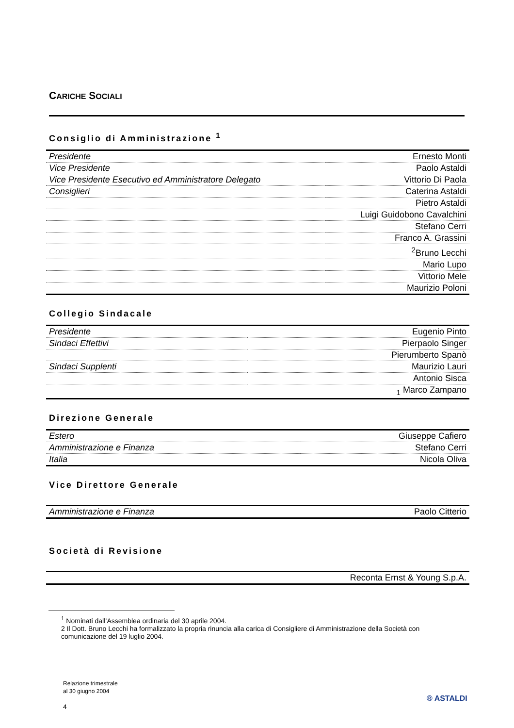CARICHE SOCIALI
Consiglio di Amministrazione <sup>1</sup>
| Presidente | Ernesto Monti |
| Vice Presidente | Paolo Astaldi |
| Vice Presidente Esecutivo ed Amministratore Delegato | Vittorio Di Paola |
| Consiglieri | Caterina Astaldi |
| | Pietro Astaldi |
| | Luigi Guidobono Cavalchini |
| | Stefano Cerri |
| | Franco A. Grassini |
| | <sup>2</sup> Bruno Lecchi |
| | Mario Lupo |
| | Vittorio Mele |
| | Maurizio Poloni |
Collegio Sindacale
| Presidente | Eugenio Pinto |
| Sindaci Effettivi | Pierpaolo Singer |
| | Pierumberto Spanò |
| Sindaci Supplenti | Maurizio Lauri |
| | Antonio Sisca |
| | <sub>1</sub> Marco Zampano |
Direzione Generale
| Estero | Giuseppe Cafiero |
| Amministrazione e Finanza | Stefano Cerri |
| Italia | Nicola Oliva |
Vice Direttore Generale
| Amministrazione e Finanza | Paolo Citterio |
Società di Revisione
| | Reconta Ernst & Young S.p.A. |
<sup>1</sup> Nominati dall’Assemblea ordinaria del 30 aprile 2004.
2 Il Dott. Bruno Lecchi ha formalizzato la propria rinuncia alla carica di Consigliere di Amministrazione della Società con comunicazione del 19 luglio 2004.
Relazione trimestrale
al 30 giugno 2004
4
® ASTALDI